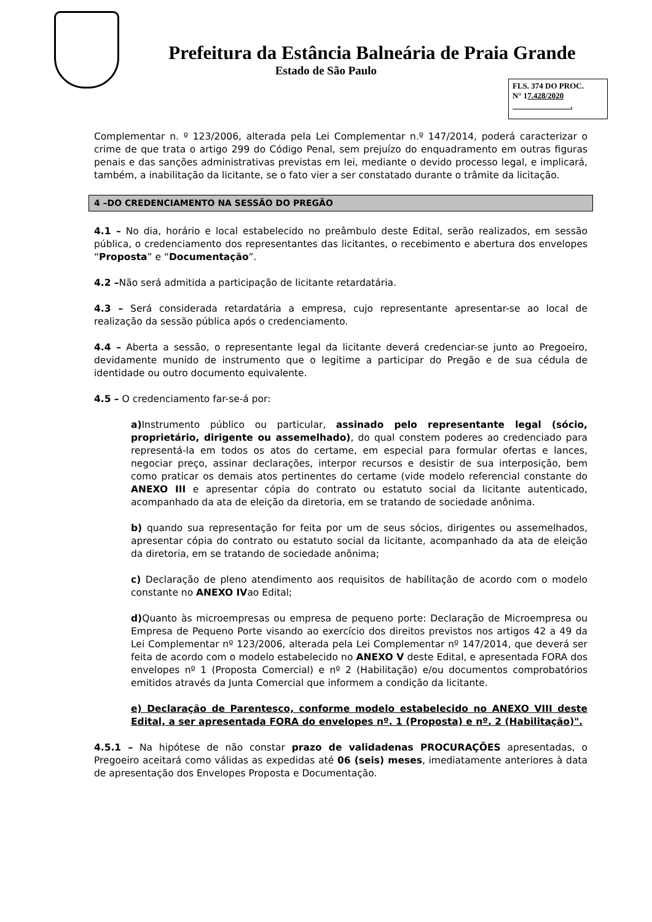Prefeitura da Estância Balneária de Praia Grande
Estado de São Paulo
FLS. 374 DO PROC.
N° 17.428/2020
.
Complementar n. º 123/2006, alterada pela Lei Complementar n.º 147/2014, poderá caracterizar o crime de que trata o artigo 299 do Código Penal, sem prejuízo do enquadramento em outras figuras penais e das sanções administrativas previstas em lei, mediante o devido processo legal, e implicará, também, a inabilitação da licitante, se o fato vier a ser constatado durante o trâmite da licitação.
4 –DO CREDENCIAMENTO NA SESSÃO DO PREGÃO
4.1 – No dia, horário e local estabelecido no preâmbulo deste Edital, serão realizados, em sessão pública, o credenciamento dos representantes das licitantes, o recebimento e abertura dos envelopes “Proposta” e “Documentação”.
4.2 –Não será admitida a participação de licitante retardatária.
4.3 – Será considerada retardatária a empresa, cujo representante apresentar-se ao local de realização da sessão pública após o credenciamento.
4.4 – Aberta a sessão, o representante legal da licitante deverá credenciar-se junto ao Pregoeiro, devidamente munido de instrumento que o legitime a participar do Pregão e de sua cédula de identidade ou outro documento equivalente.
4.5 – O credenciamento far-se-á por:
a) Instrumento público ou particular, assinado pelo representante legal (sócio, proprietário, dirigente ou assemelhado), do qual constem poderes ao credenciado para representá-la em todos os atos do certame, em especial para formular ofertas e lances, negociar preço, assinar declarações, interpor recursos e desistir de sua interposição, bem como praticar os demais atos pertinentes do certame (vide modelo referencial constante do ANEXO III e apresentar cópia do contrato ou estatuto social da licitante autenticado, acompanhado da ata de eleição da diretoria, em se tratando de sociedade anônima.
b) quando sua representação for feita por um de seus sócios, dirigentes ou assemelhados, apresentar cópia do contrato ou estatuto social da licitante, acompanhado da ata de eleição da diretoria, em se tratando de sociedade anônima;
c) Declaração de pleno atendimento aos requisitos de habilitação de acordo com o modelo constante no ANEXO IVao Edital;
d) Quanto às microempresas ou empresa de pequeno porte: Declaração de Microempresa ou Empresa de Pequeno Porte visando ao exercício dos direitos previstos nos artigos 42 a 49 da Lei Complementar nº 123/2006, alterada pela Lei Complementar nº 147/2014, que deverá ser feita de acordo com o modelo estabelecido no ANEXO V deste Edital, e apresentada FORA dos envelopes nº 1 (Proposta Comercial) e nº 2 (Habilitação) e/ou documentos comprobatórios emitidos através da Junta Comercial que informem a condição da licitante.
e) Declaração de Parentesco, conforme modelo estabelecido no ANEXO VIII deste Edital, a ser apresentada FORA do envelopes nº. 1 (Proposta) e nº. 2 (Habilitação)".
4.5.1 – Na hipótese de não constar prazo de validadenas PROCURAÇÕES apresentadas, o Pregoeiro aceitará como válidas as expedidas até 06 (seis) meses, imediatamente anteriores à data de apresentação dos Envelopes Proposta e Documentação.